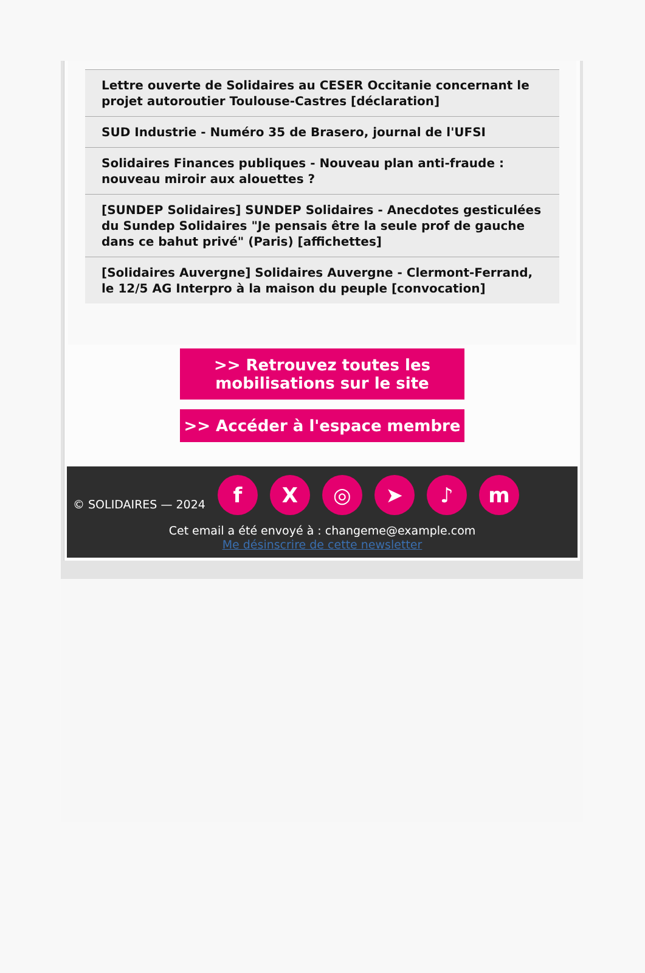Lettre ouverte de Solidaires au CESER Occitanie concernant le projet autoroutier Toulouse-Castres [déclaration]
SUD Industrie - Numéro 35 de Brasero, journal de l'UFSI
Solidaires Finances publiques - Nouveau plan anti-fraude : nouveau miroir aux alouettes ?
[SUNDEP Solidaires] SUNDEP Solidaires - Anecdotes gesticulées du Sundep Solidaires "Je pensais être la seule prof de gauche dans ce bahut privé" (Paris) [affichettes]
[Solidaires Auvergne] Solidaires Auvergne - Clermont-Ferrand, le 12/5 AG Interpro à la maison du peuple [convocation]
>> Retrouvez toutes les mobilisations sur le site
>> Accéder à l'espace membre
© SOLIDAIRES — 2024 fX ◎ ➤ ♪ m
Cet email a été envoyé à : changeme@example.com
Me désinscrire de cette newsletter